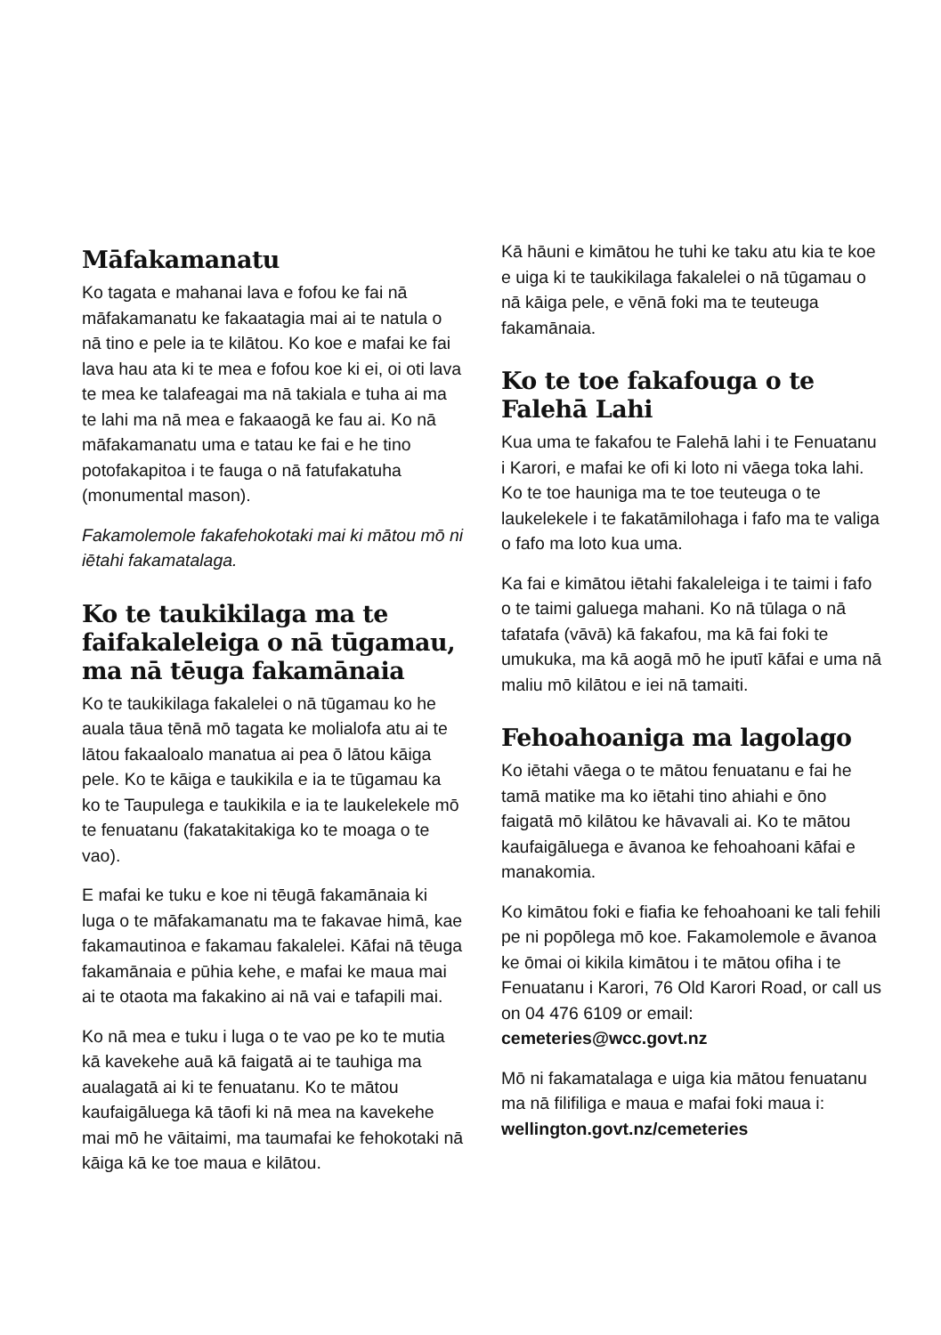Māfakamanatu
Ko tagata e mahanai lava e fofou ke fai nā māfakamanatu ke fakaatagia mai ai te natula o nā tino e pele ia te kilātou. Ko koe e mafai ke fai lava hau ata ki te mea e fofou koe ki ei, oi oti lava te mea ke talafeagai ma nā takiala e tuha ai ma te lahi ma nā mea e fakaaogā ke fau ai. Ko nā māfakamanatu uma e tatau ke fai e he tino potofakapitoa i te fauga o nā fatufakatuha (monumental mason).
Fakamolemole fakafehokotaki mai ki mātou mō ni iētahi fakamatalaga.
Ko te taukikilaga ma te faifakaleleiga o nā tūgamau, ma nā tēuga fakamānaia
Ko te taukikilaga fakalelei o nā tūgamau ko he auala tāua tēnā mō tagata ke molialofa atu ai te lātou fakaaloalo manatua ai pea ō lātou kāiga pele. Ko te kāiga e taukikila e ia te tūgamau ka ko te Taupulega e taukikila e ia te laukelekele mō te fenuatanu (fakatakitakiga ko te moaga o te vao).
E mafai ke tuku e koe ni tēugā fakamānaia ki luga o te māfakamanatu ma te fakavae himā, kae fakamautinoa e fakamau fakalelei. Kāfai nā tēuga fakamānaia e pūhia kehe, e mafai ke maua mai ai te otaota ma fakakino ai nā vai e tafapili mai.
Ko nā mea e tuku i luga o te vao pe ko te mutia kā kavekehe auā kā faigatā ai te tauhiga ma aualagatā ai ki te fenuatanu. Ko te mātou kaufaigāluega kā tāofi ki nā mea na kavekehe mai mō he vāitaimi, ma taumafai ke fehokotaki nā kāiga kā ke toe maua e kilātou.
Kā hāuni e kimātou he tuhi ke taku atu kia te koe e uiga ki te taukikilaga fakalelei o nā tūgamau o nā kāiga pele, e vēnā foki ma te teuteuga fakamānaia.
Ko te toe fakafouga o te Falehā Lahi
Kua uma te fakafou te Falehā lahi i te Fenuatanu i Karori, e mafai ke ofi ki loto ni vāega toka lahi. Ko te toe hauniga ma te toe teuteuga o te laukelekele i te fakatāmilohaga i fafo ma te valiga o fafo ma loto kua uma.
Ka fai e kimātou iētahi fakaleleiga i te taimi i fafo o te taimi galuega mahani. Ko nā tūlaga o nā tafatafa (vāvā) kā fakafou, ma kā fai foki te umukuka, ma kā aogā mō he iputī kāfai e uma nā maliu mō kilātou e iei nā tamaiti.
Fehoahoaniga ma lagolago
Ko iētahi vāega o te mātou fenuatanu e fai he tamā matike ma ko iētahi tino ahiahi e ōno faigatā mō kilātou ke hāvavali ai. Ko te mātou kaufaigāluega e āvanoa ke fehoahoani kāfai e manakomia.
Ko kimātou foki e fiafia ke fehoahoani ke tali fehili pe ni popōlega mō koe. Fakamolemole e āvanoa ke ōmai oi kikila kimātou i te mātou ofiha i te Fenuatanu i Karori, 76 Old Karori Road, or call us on 04 476 6109 or email: cemeteries@wcc.govt.nz
Mō ni fakamatalaga e uiga kia mātou fenuatanu ma nā filifiliga e maua e mafai foki maua i: wellington.govt.nz/cemeteries